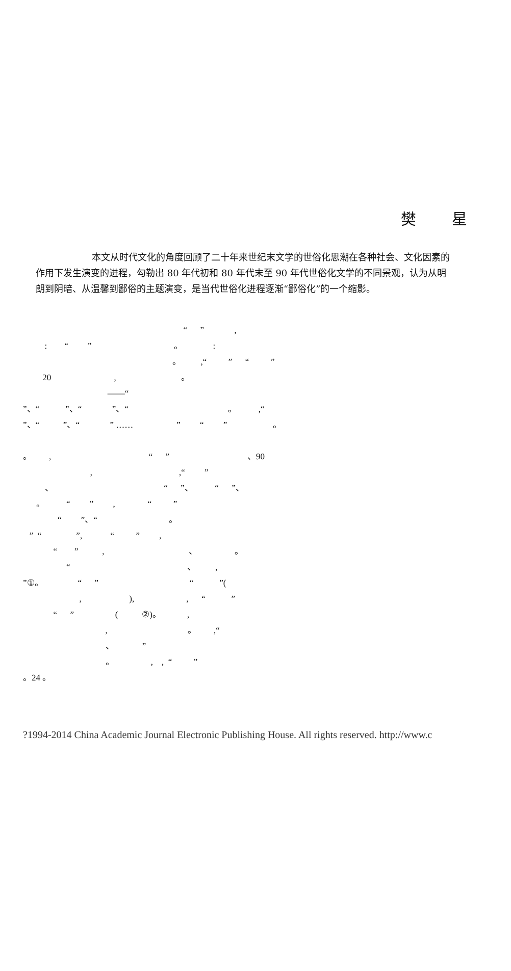樊 星
本文从时代文化的角度回顾了二十年来世纪末文学的世俗化思潮在各种社会、文化因素的作用下发生演变的进程，勾勒出 80 年代初和 80 年代末至 90 年代世俗化文学的不同景观，认为从明朗到阴暗、从温馨到鄙俗的主题演变，是当代世俗化进程逐渐“鄙俗化”的一个缩影。
“ ” , : “ ” 。 : 。 ,“ ” “ ” 20 , 。 ——“ ”、“ ”、“ ”、“ 。 ,“ ”、“ ”、“ ” …… ” “ ” 。 。 , “ ” 、90 , ,“ ” 、 “ ”、 “ ”、 。 “ ” , “ ” “ ”、“ 。 ” “ ”, “ ” , “ ” , 、 。 “ 、 , ”①。 “ ” “ ”( , ), , “ ” “ ” ( ②)。 , , 。 ,“ 、 ” 。 , , “ ” 。24 。
?1994-2014 China Academic Journal Electronic Publishing House. All rights reserved. http://www.c